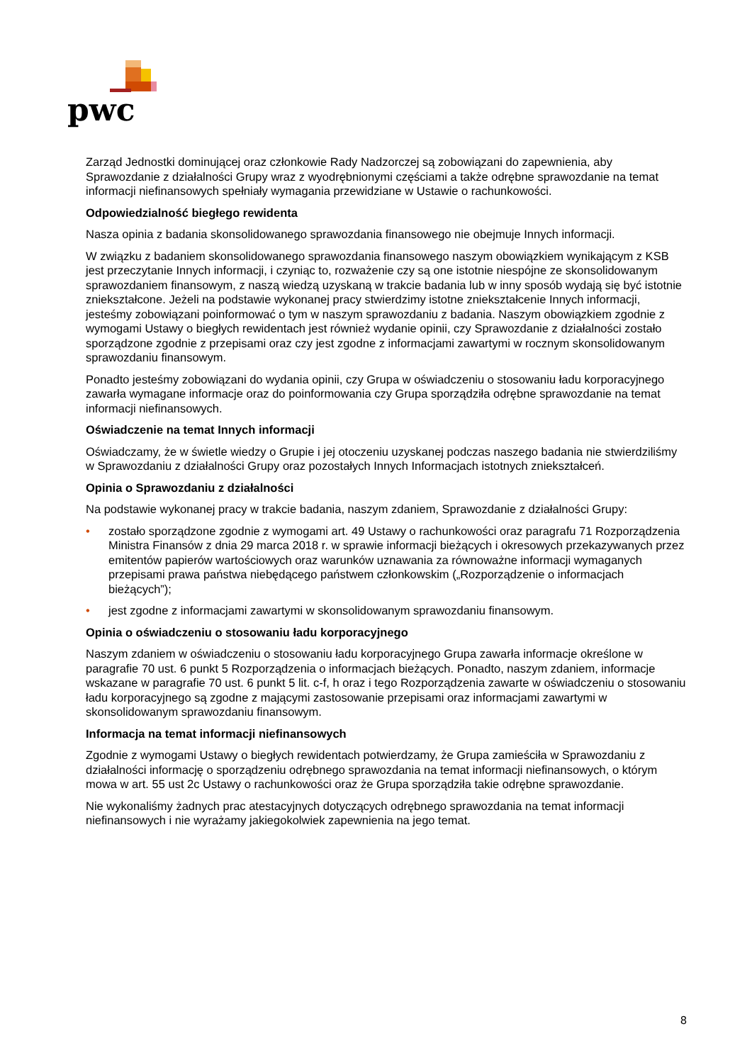pwc
Zarząd Jednostki dominującej oraz członkowie Rady Nadzorczej są zobowiązani do zapewnienia, aby Sprawozdanie z działalności Grupy wraz z wyodrębnionymi częściami a także odrębne sprawozdanie na temat informacji niefinansowych spełniały wymagania przewidziane w Ustawie o rachunkowości.
Odpowiedzialność biegłego rewidenta
Nasza opinia z badania skonsolidowanego sprawozdania finansowego nie obejmuje Innych informacji.
W związku z badaniem skonsolidowanego sprawozdania finansowego naszym obowiązkiem wynikającym z KSB jest przeczytanie Innych informacji, i czyniąc to, rozważenie czy są one istotnie niespójne ze skonsolidowanym sprawozdaniem finansowym, z naszą wiedzą uzyskaną w trakcie badania lub w inny sposób wydają się być istotnie zniekształcone. Jeżeli na podstawie wykonanej pracy stwierdzimy istotne zniekształcenie Innych informacji, jesteśmy zobowiązani poinformować o tym w naszym sprawozdaniu z badania. Naszym obowiązkiem zgodnie z wymogami Ustawy o biegłych rewidentach jest również wydanie opinii, czy Sprawozdanie z działalności zostało sporządzone zgodnie z przepisami oraz czy jest zgodne z informacjami zawartymi w rocznym skonsolidowanym sprawozdaniu finansowym.
Ponadto jesteśmy zobowiązani do wydania opinii, czy Grupa w oświadczeniu o stosowaniu ładu korporacyjnego zawarła wymagane informacje oraz do poinformowania czy Grupa sporządziła odrębne sprawozdanie na temat informacji niefinansowych.
Oświadczenie na temat Innych informacji
Oświadczamy, że w świetle wiedzy o Grupie i jej otoczeniu uzyskanej podczas naszego badania nie stwierdziliśmy w Sprawozdaniu z działalności Grupy oraz pozostałych Innych Informacjach istotnych zniekształceń.
Opinia o Sprawozdaniu z działalności
Na podstawie wykonanej pracy w trakcie badania, naszym zdaniem, Sprawozdanie z działalności Grupy:
• zostało sporządzone zgodnie z wymogami art. 49 Ustawy o rachunkowości oraz paragrafu 71 Rozporządzenia Ministra Finansów z dnia 29 marca 2018 r. w sprawie informacji bieżących i okresowych przekazywanych przez emitentów papierów wartościowych oraz warunków uznawania za równoważne informacji wymaganych przepisami prawa państwa niebędącego państwem członkowskim („Rozporządzenie o informacjach bieżących”);
• jest zgodne z informacjami zawartymi w skonsolidowanym sprawozdaniu finansowym.
Opinia o oświadczeniu o stosowaniu ładu korporacyjnego
Naszym zdaniem w oświadczeniu o stosowaniu ładu korporacyjnego Grupa zawarła informacje określone w paragrafie 70 ust. 6 punkt 5 Rozporządzenia o informacjach bieżących. Ponadto, naszym zdaniem, informacje wskazane w paragrafie 70 ust. 6 punkt 5 lit. c-f, h oraz i tego Rozporządzenia zawarte w oświadczeniu o stosowaniu ładu korporacyjnego są zgodne z mającymi zastosowanie przepisami oraz informacjami zawartymi w skonsolidowanym sprawozdaniu finansowym.
Informacja na temat informacji niefinansowych
Zgodnie z wymogami Ustawy o biegłych rewidentach potwierdzamy, że Grupa zamieściła w Sprawozdaniu z działalności informację o sporządzeniu odrębnego sprawozdania na temat informacji niefinansowych, o którym mowa w art. 55 ust 2c Ustawy o rachunkowości oraz że Grupa sporządziła takie odrębne sprawozdanie.
Nie wykonaliśmy żadnych prac atestacyjnych dotyczących odrębnego sprawozdania na temat informacji niefinansowych i nie wyrażamy jakiegokolwiek zapewnienia na jego temat.
8